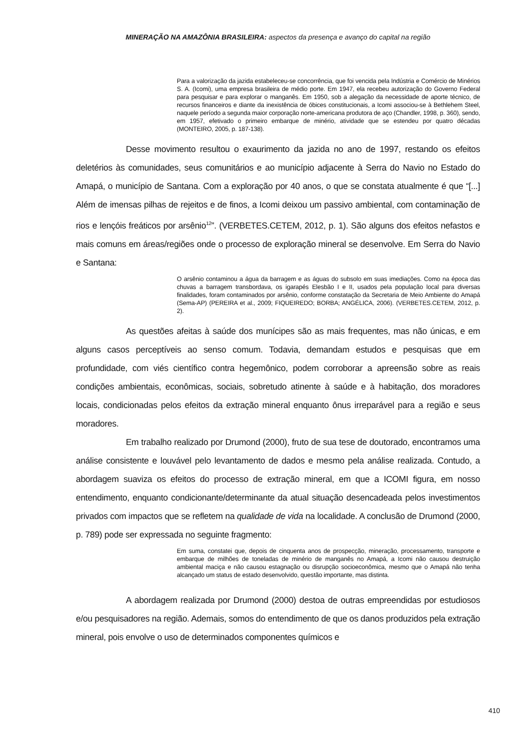MINERAÇÃO NA AMAZÔNIA BRASILEIRA: aspectos da presença e avanço do capital na região
Para a valorização da jazida estabeleceu-se concorrência, que foi vencida pela Indústria e Comércio de Minérios S. A. (Icomi), uma empresa brasileira de médio porte. Em 1947, ela recebeu autorização do Governo Federal para pesquisar e para explorar o manganês. Em 1950, sob a alegação da necessidade de aporte técnico, de recursos financeiros e diante da inexistência de óbices constitucionais, a Icomi associou-se à Bethlehem Steel, naquele período a segunda maior corporação norte-americana produtora de aço (Chandler, 1998, p. 360), sendo, em 1957, efetivado o primeiro embarque de minério, atividade que se estendeu por quatro décadas (MONTEIRO, 2005, p. 187-138).
Desse movimento resultou o exaurimento da jazida no ano de 1997, restando os efeitos deletérios às comunidades, seus comunitários e ao município adjacente à Serra do Navio no Estado do Amapá, o município de Santana. Com a exploração por 40 anos, o que se constata atualmente é que “[...] Além de imensas pilhas de rejeitos e de finos, a Icomi deixou um passivo ambiental, com contaminação de rios e lençóis freáticos por arsênio<sup>12</sup>”. (VERBETES.CETEM, 2012, p. 1). São alguns dos efeitos nefastos e mais comuns em áreas/regiões onde o processo de exploração mineral se desenvolve. Em Serra do Navio e Santana:
O arsênio contaminou a água da barragem e as águas do subsolo em suas imediações. Como na época das chuvas a barragem transbordava, os igarapés Elesbão I e II, usados pela população local para diversas finalidades, foram contaminados por arsênio, conforme constatação da Secretaria de Meio Ambiente do Amapá (Sema-AP) (PEREIRA et al., 2009; FIQUEIREDO; BORBA; ANGÉLICA, 2006). (VERBETES.CETEM, 2012, p. 2).
As questões afeitas à saúde dos munícipes são as mais frequentes, mas não únicas, e em alguns casos perceptíveis ao senso comum. Todavia, demandam estudos e pesquisas que em profundidade, com viés científico contra hegemônico, podem corroborar a apreensão sobre as reais condições ambientais, econômicas, sociais, sobretudo atinente à saúde e à habitação, dos moradores locais, condicionadas pelos efeitos da extração mineral enquanto ônus irreparável para a região e seus moradores.
Em trabalho realizado por Drumond (2000), fruto de sua tese de doutorado, encontramos uma análise consistente e louvável pelo levantamento de dados e mesmo pela análise realizada. Contudo, a abordagem suaviza os efeitos do processo de extração mineral, em que a ICOMI figura, em nosso entendimento, enquanto condicionante/determinante da atual situação desencadeada pelos investimentos privados com impactos que se refletem na qualidade de vida na localidade. A conclusão de Drumond (2000, p. 789) pode ser expressada no seguinte fragmento:
Em suma, constatei que, depois de cinquenta anos de prospecção, mineração, processamento, transporte e embarque de milhões de toneladas de minério de manganês no Amapá, a Icomi não causou destruição ambiental maciça e não causou estagnação ou disrupção socioeconômica, mesmo que o Amapá não tenha alcançado um status de estado desenvolvido, questão importante, mas distinta.
A abordagem realizada por Drumond (2000) destoa de outras empreendidas por estudiosos e/ou pesquisadores na região. Ademais, somos do entendimento de que os danos produzidos pela extração mineral, pois envolve o uso de determinados componentes químicos e
410